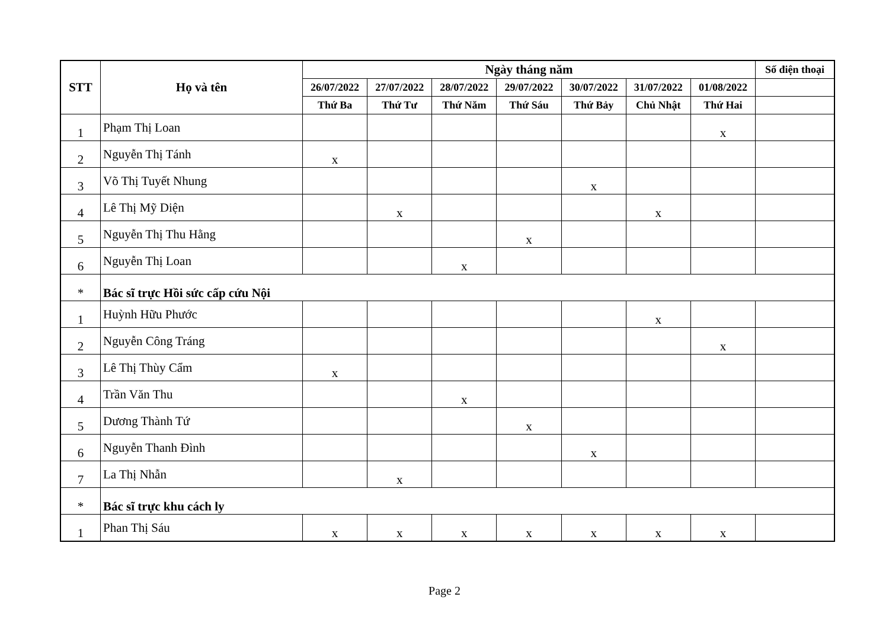| STT | Họ và tên | Ngày tháng năm | | | | | | | Số điện thoại |
| --- | --- | --- | --- | --- | --- | --- | --- | --- | --- |
| | | 26/07/2022 | 27/07/2022 | 28/07/2022 | 29/07/2022 | 30/07/2022 | 31/07/2022 | 01/08/2022 | |
| | | Thứ Ba | Thứ Tư | Thứ Năm | Thứ Sáu | Thứ Bảy | Chủ Nhật | Thứ Hai | |
| 1 | Phạm Thị Loan | | | | | | | x | |
| 2 | Nguyễn Thị Tánh | x | | | | | | | |
| 3 | Võ Thị Tuyết Nhung | | | | | x | | | |
| 4 | Lê Thị Mỹ Diện | | x | | | | x | | |
| 5 | Nguyễn Thị Thu Hằng | | | | x | | | | |
| 6 | Nguyễn Thị Loan | | | x | | | | | |
| * | Bác sĩ trực Hồi sức cấp cứu Nội | | | | | | | | |
| 1 | Huỳnh Hữu Phước | | | | | | x | | |
| 2 | Nguyễn Công Tráng | | | | | | | x | |
| 3 | Lê Thị Thùy Cẩm | x | | | | | | | |
| 4 | Trần Văn Thu | | | x | | | | | |
| 5 | Dương Thành Tứ | | | | x | | | | |
| 6 | Nguyễn Thanh Đình | | | | | x | | | |
| 7 | La Thị Nhẫn | | x | | | | | | |
| * | Bác sĩ trực khu cách ly | | | | | | | | |
| 1 | Phan Thị Sáu | x | x | x | x | x | x | x | |
Page 2